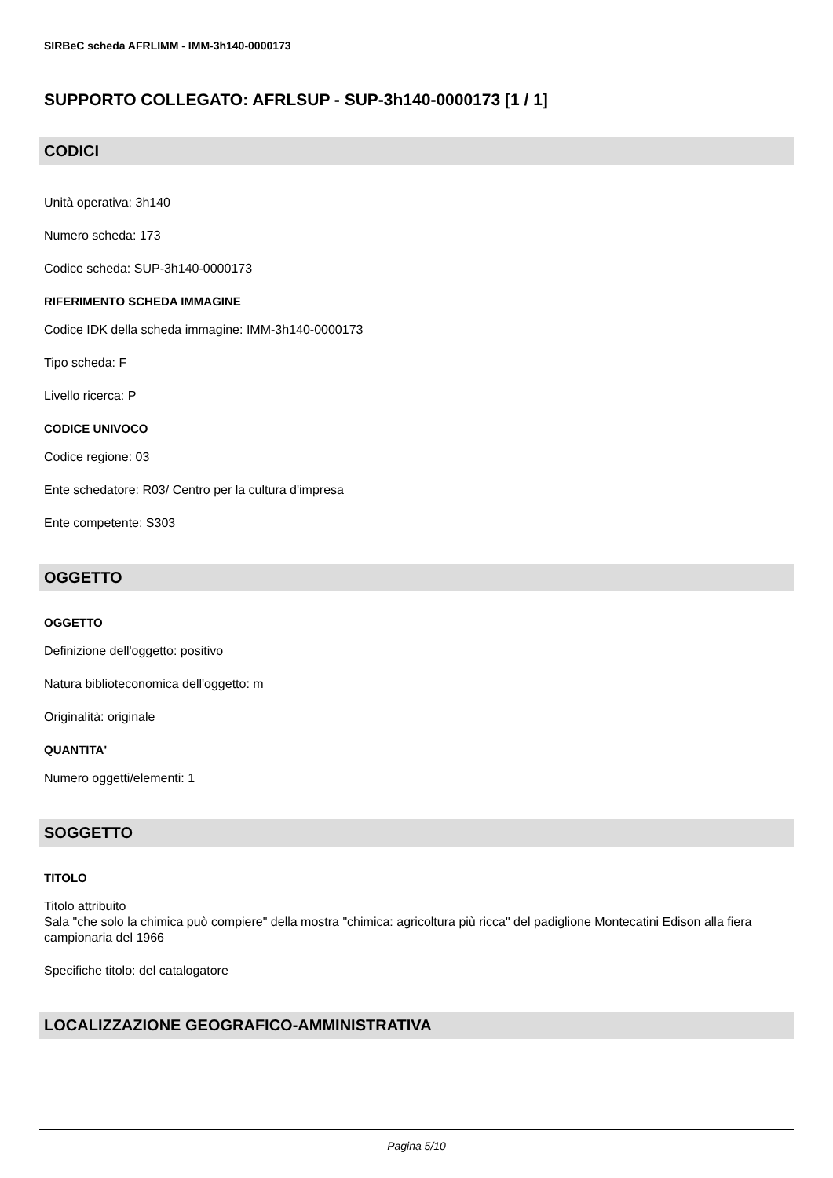SIRBeC scheda AFRLIMM - IMM-3h140-0000173
SUPPORTO COLLEGATO: AFRLSUP - SUP-3h140-0000173 [1 / 1]
CODICI
Unità operativa: 3h140
Numero scheda: 173
Codice scheda: SUP-3h140-0000173
RIFERIMENTO SCHEDA IMMAGINE
Codice IDK della scheda immagine: IMM-3h140-0000173
Tipo scheda: F
Livello ricerca: P
CODICE UNIVOCO
Codice regione: 03
Ente schedatore: R03/ Centro per la cultura d'impresa
Ente competente: S303
OGGETTO
OGGETTO
Definizione dell'oggetto: positivo
Natura biblioteconomica dell'oggetto: m
Originalità: originale
QUANTITA'
Numero oggetti/elementi: 1
SOGGETTO
TITOLO
Titolo attribuito
Sala "che solo la chimica può compiere" della mostra "chimica: agricoltura più ricca" del padiglione Montecatini Edison alla fiera campionaria del 1966
Specifiche titolo: del catalogatore
LOCALIZZAZIONE GEOGRAFICO-AMMINISTRATIVA
Pagina 5/10